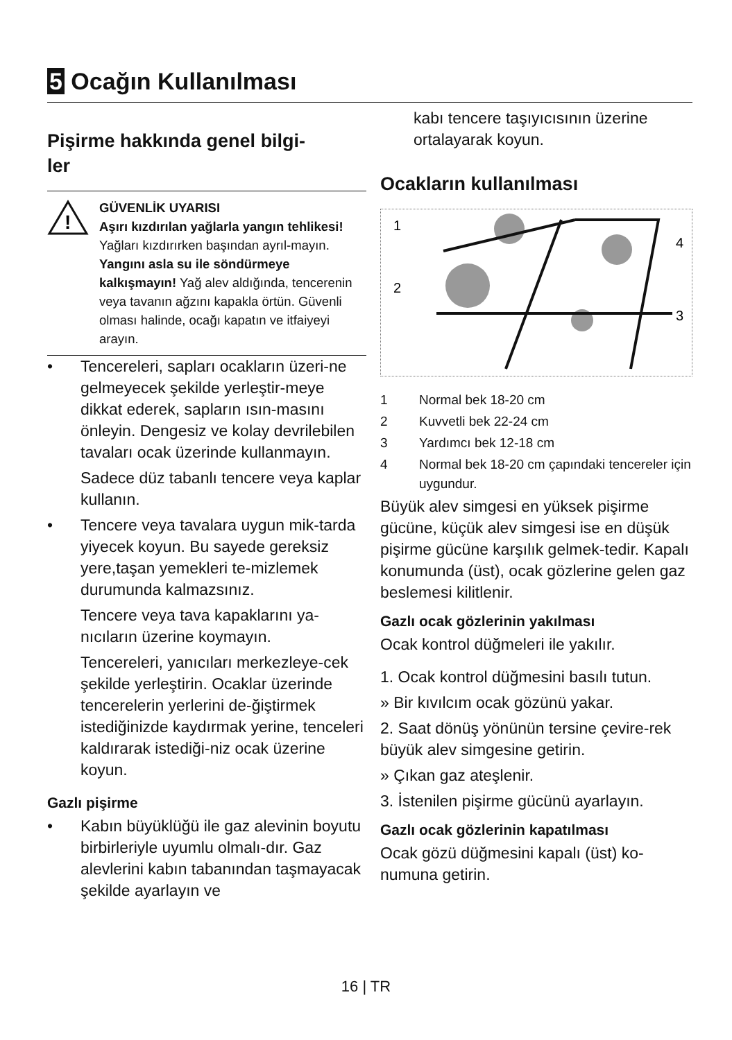5 Ocağın Kullanılması
Pişirme hakkında genel bilgi-
ler
!
GÜVENLİK UYARISI
Aşırı kızdırılan yağlarla yangın tehlikesi!
Yağları kızdırırken başından ayrıl-mayın.
Yangını asla su ile söndürmeye kalkışmayın! Yağ alev aldığında, tencerenin veya tavanın ağzını kapakla örtün. Güvenli olması halinde, ocağı kapatın ve itfaiyeyi arayın.
•
Tencereleri, sapları ocakların üzeri-ne gelmeyecek şekilde yerleştir-meye dikkat ederek, sapların ısın-masını önleyin. Dengesiz ve kolay devrilebilen tavaları ocak üzerinde kullanmayın.
Sadece düz tabanlı tencere veya kaplar kullanın.
•
Tencere veya tavalara uygun mik-tarda yiyecek koyun. Bu sayede gereksiz yere,taşan yemekleri te-mizlemek durumunda kalmazsınız.
Tencere veya tava kapaklarını ya-nıcıların üzerine koymayın.
Tencereleri, yanıcıları merkezleye-cek şekilde yerleştirin. Ocaklar üzerinde tencerelerin yerlerini de-ğiştirmek istediğinizde kaydırmak yerine, tenceleri kaldırarak istediği-niz ocak üzerine koyun.
Gazlı pişirme
•
Kabın büyüklüğü ile gaz alevinin boyutu birbirleriyle uyumlu olmalı-dır. Gaz alevlerini kabın tabanından taşmayacak şekilde ayarlayın ve
kabı tencere taşıyıcısının üzerine ortalayarak koyun.
Ocakların kullanılması
1
2
3
4
1 Normal bek 18-20 cm
2 Kuvvetli bek 22-24 cm
3 Yardımcı bek 12-18 cm
4 Normal bek 18-20 cm çapındaki tencereler için uygundur.
Büyük alev simgesi en yüksek pişirme gücüne, küçük alev simgesi ise en düşük pişirme gücüne karşılık gelmek-tedir. Kapalı konumunda (üst), ocak gözlerine gelen gaz beslemesi kilitlenir.
Gazlı ocak gözlerinin yakılması
Ocak kontrol düğmeleri ile yakılır.
1. Ocak kontrol düğmesini basılı tutun.
» Bir kıvılcım ocak gözünü yakar.
2. Saat dönüş yönünün tersine çevire-rek büyük alev simgesine getirin.
» Çıkan gaz ateşlenir.
3. İstenilen pişirme gücünü ayarlayın.
Gazlı ocak gözlerinin kapatılması
Ocak gözü düğmesini kapalı (üst) ko-numuna getirin.
16 | TR